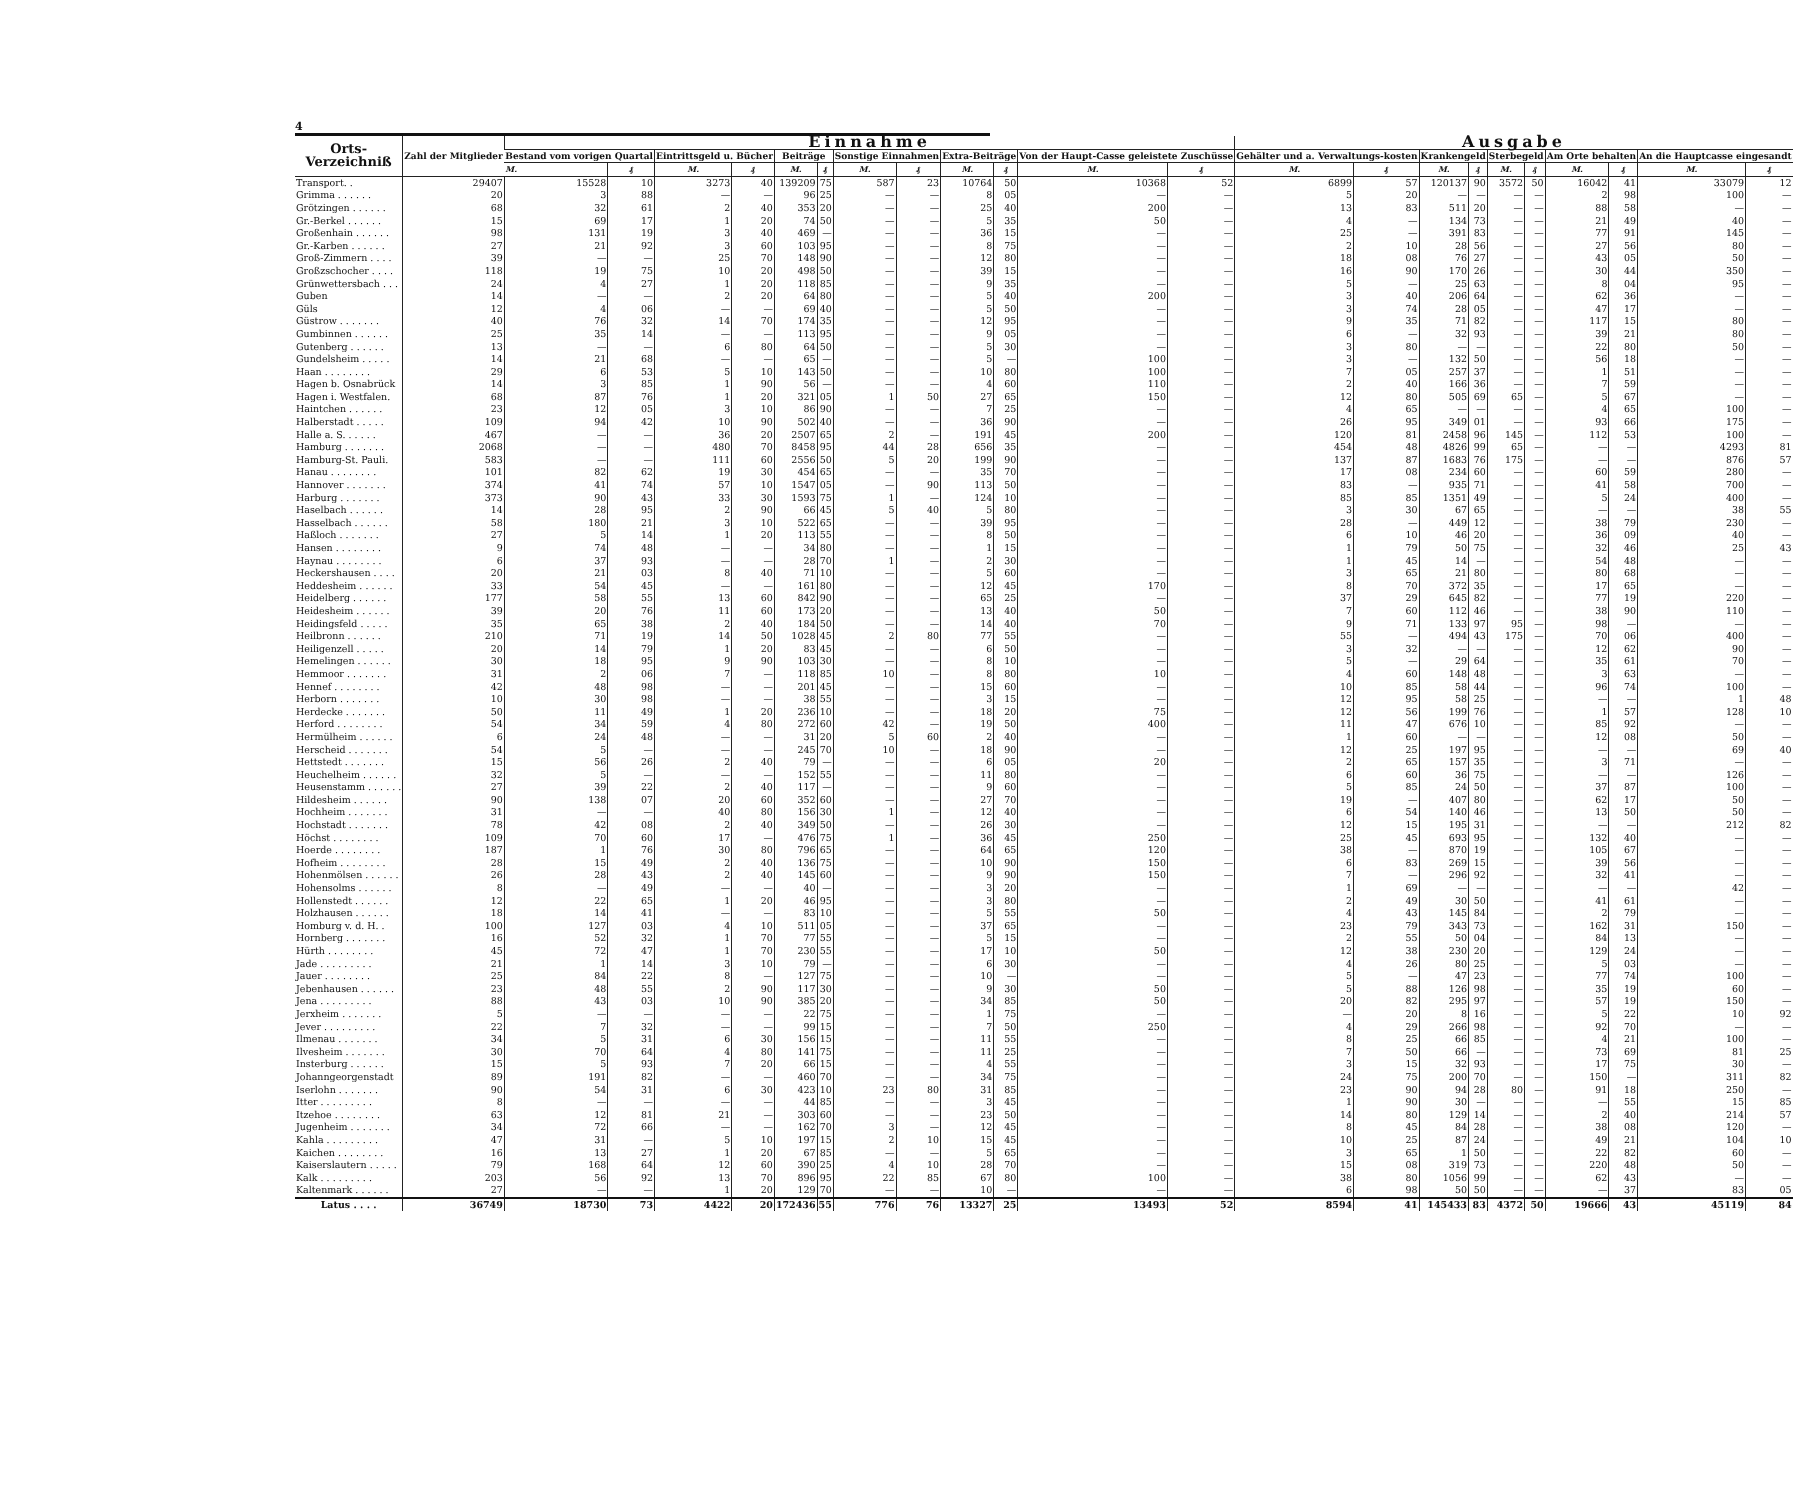4
| Orts- Verzeichniß | Zahl der Mitglieder | Einnahme | | | | | | | | | | | | Ausgabe | | | | | | | | | |
| --- | --- | --- | --- | --- | --- | --- | --- | --- | --- | --- | --- | --- | --- | --- | --- | --- | --- | --- | --- | --- | --- | --- | --- |
| | | Bestand vom vorigen Quartal | | Eintrittsgeld u. Bücher | | Beiträge | | Sonstige Einnahmen | | Extra-Beiträge | | Von der Haupt-Casse geleistete Zuschüsse | | Gehälter und a. Verwaltungs-kosten | | Krankengeld | | Sterbegeld | | Am Orte behalten | | An die Hauptcasse eingesandt | |
| | | M. | ₰ | M. | ₰ | M. | ₰ | M. | ₰ | M. | ₰ | M. | ₰ | M. | ₰ | M. | ₰ | M. | ₰ | M. | ₰ | M. | ₰ |
| Transport. . | 29407 | 15528 | 10 | 3273 | 40 | 139209 | 75 | 587 | 23 | 10764 | 50 | 10368 | 52 | 6899 | 57 | 120137 | 90 | 3572 | 50 | 16042 | 41 | 33079 | 12 |
| Grimma . . . . . . | 20 | 3 | 88 | — | — | 96 | 25 | — | — | 8 | 05 | — | — | 5 | 20 | — | — | — | — | 2 | 98 | 100 | — |
| Grötzingen . . . . . . | 68 | 32 | 61 | 2 | 40 | 353 | 20 | — | — | 25 | 40 | 200 | — | 13 | 83 | 511 | 20 | — | — | 88 | 58 | — | — |
| Gr.-Berkel . . . . . . | 15 | 69 | 17 | 1 | 20 | 74 | 50 | — | — | 5 | 35 | 50 | — | 4 | — | 134 | 73 | — | — | 21 | 49 | 40 | — |
| Großenhain . . . . . . | 98 | 131 | 19 | 3 | 40 | 469 | — | — | — | 36 | 15 | — | — | 25 | — | 391 | 83 | — | — | 77 | 91 | 145 | — |
| Gr.-Karben . . . . . . | 27 | 21 | 92 | 3 | 60 | 103 | 95 | — | — | 8 | 75 | — | — | 2 | 10 | 28 | 56 | — | — | 27 | 56 | 80 | — |
| Groß-Zimmern . . . . | 39 | — | — | 25 | 70 | 148 | 90 | — | — | 12 | 80 | — | — | 18 | 08 | 76 | 27 | — | — | 43 | 05 | 50 | — |
| Großzschocher . . . . | 118 | 19 | 75 | 10 | 20 | 498 | 50 | — | — | 39 | 15 | — | — | 16 | 90 | 170 | 26 | — | — | 30 | 44 | 350 | — |
| Grünwettersbach . . . | 24 | 4 | 27 | 1 | 20 | 118 | 85 | — | — | 9 | 35 | — | — | 5 | — | 25 | 63 | — | — | 8 | 04 | 95 | — |
| Guben | 14 | — | — | 2 | 20 | 64 | 80 | — | — | 5 | 40 | 200 | — | 3 | 40 | 206 | 64 | — | — | 62 | 36 | — | — |
| Güls | 12 | 4 | 06 | — | — | 69 | 40 | — | — | 5 | 50 | — | — | 3 | 74 | 28 | 05 | — | — | 47 | 17 | — | — |
| Güstrow . . . . . . . | 40 | 76 | 32 | 14 | 70 | 174 | 35 | — | — | 12 | 95 | — | — | 9 | 35 | 71 | 82 | — | — | 117 | 15 | 80 | — |
| Gumbinnen . . . . . . | 25 | 35 | 14 | — | — | 113 | 95 | — | — | 9 | 05 | — | — | 6 | — | 32 | 93 | — | — | 39 | 21 | 80 | — |
| Gutenberg . . . . . . | 13 | — | — | 6 | 80 | 64 | 50 | — | — | 5 | 30 | — | — | 3 | 80 | — | — | — | — | 22 | 80 | 50 | — |
| Gundelsheim . . . . . | 14 | 21 | 68 | — | — | 65 | — | — | — | 5 | — | 100 | — | 3 | — | 132 | 50 | — | — | 56 | 18 | — | — |
| Haan . . . . . . . . | 29 | 6 | 53 | 5 | 10 | 143 | 50 | — | — | 10 | 80 | 100 | — | 7 | 05 | 257 | 37 | — | — | 1 | 51 | — | — |
| Hagen b. Osnabrück | 14 | 3 | 85 | 1 | 90 | 56 | — | — | — | 4 | 60 | 110 | — | 2 | 40 | 166 | 36 | — | — | 7 | 59 | — | — |
| Hagen i. Westfalen. | 68 | 87 | 76 | 1 | 20 | 321 | 05 | 1 | 50 | 27 | 65 | 150 | — | 12 | 80 | 505 | 69 | 65 | — | 5 | 67 | — | — |
| Haintchen . . . . . . | 23 | 12 | 05 | 3 | 10 | 86 | 90 | — | — | 7 | 25 | — | — | 4 | 65 | — | — | — | — | 4 | 65 | 100 | — |
| Halberstadt . . . . . | 109 | 94 | 42 | 10 | 90 | 502 | 40 | — | — | 36 | 90 | — | — | 26 | 95 | 349 | 01 | — | — | 93 | 66 | 175 | — |
| Halle a. S. . . . . . | 467 | — | — | 36 | 20 | 2507 | 65 | 2 | — | 191 | 45 | 200 | — | 120 | 81 | 2458 | 96 | 145 | — | 112 | 53 | 100 | — |
| Hamburg . . . . . . . | 2068 | — | — | 480 | 70 | 8458 | 95 | 44 | 28 | 656 | 35 | — | — | 454 | 48 | 4826 | 99 | 65 | — | — | — | 4293 | 81 |
| Hamburg-St. Pauli. | 583 | — | — | 111 | 60 | 2556 | 50 | 5 | 20 | 199 | 90 | — | — | 137 | 87 | 1683 | 76 | 175 | — | — | — | 876 | 57 |
| Hanau . . . . . . . . | 101 | 82 | 62 | 19 | 30 | 454 | 65 | — | — | 35 | 70 | — | — | 17 | 08 | 234 | 60 | — | — | 60 | 59 | 280 | — |
| Hannover . . . . . . . | 374 | 41 | 74 | 57 | 10 | 1547 | 05 | — | 90 | 113 | 50 | — | — | 83 | — | 935 | 71 | — | — | 41 | 58 | 700 | — |
| Harburg . . . . . . . | 373 | 90 | 43 | 33 | 30 | 1593 | 75 | 1 | — | 124 | 10 | — | — | 85 | 85 | 1351 | 49 | — | — | 5 | 24 | 400 | — |
| Haselbach . . . . . . | 14 | 28 | 95 | 2 | 90 | 66 | 45 | 5 | 40 | 5 | 80 | — | — | 3 | 30 | 67 | 65 | — | — | — | — | 38 | 55 |
| Hasselbach . . . . . . | 58 | 180 | 21 | 3 | 10 | 522 | 65 | — | — | 39 | 95 | — | — | 28 | — | 449 | 12 | — | — | 38 | 79 | 230 | — |
| Haßloch . . . . . . . | 27 | 5 | 14 | 1 | 20 | 113 | 55 | — | — | 8 | 50 | — | — | 6 | 10 | 46 | 20 | — | — | 36 | 09 | 40 | — |
| Hansen . . . . . . . . | 9 | 74 | 48 | — | — | 34 | 80 | — | — | 1 | 15 | — | — | 1 | 79 | 50 | 75 | — | — | 32 | 46 | 25 | 43 |
| Haynau . . . . . . . . | 6 | 37 | 93 | — | — | 28 | 70 | 1 | — | 2 | 30 | — | — | 1 | 45 | 14 | — | — | — | 54 | 48 | — | — |
| Heckershausen . . . . | 20 | 21 | 03 | 8 | 40 | 71 | 10 | — | — | 5 | 60 | — | — | 3 | 65 | 21 | 80 | — | — | 80 | 68 | — | — |
| Heddesheim . . . . . . | 33 | 54 | 45 | — | — | 161 | 80 | — | — | 12 | 45 | 170 | — | 8 | 70 | 372 | 35 | — | — | 17 | 65 | — | — |
| Heidelberg . . . . . . | 177 | 58 | 55 | 13 | 60 | 842 | 90 | — | — | 65 | 25 | — | — | 37 | 29 | 645 | 82 | — | — | 77 | 19 | 220 | — |
| Heidesheim . . . . . . | 39 | 20 | 76 | 11 | 60 | 173 | 20 | — | — | 13 | 40 | 50 | — | 7 | 60 | 112 | 46 | — | — | 38 | 90 | 110 | — |
| Heidingsfeld . . . . . | 35 | 65 | 38 | 2 | 40 | 184 | 50 | — | — | 14 | 40 | 70 | — | 9 | 71 | 133 | 97 | 95 | — | 98 | — | — | — |
| Heilbronn . . . . . . | 210 | 71 | 19 | 14 | 50 | 1028 | 45 | 2 | 80 | 77 | 55 | — | — | 55 | — | 494 | 43 | 175 | — | 70 | 06 | 400 | — |
| Heiligenzell . . . . . | 20 | 14 | 79 | 1 | 20 | 83 | 45 | — | — | 6 | 50 | — | — | 3 | 32 | — | — | — | — | 12 | 62 | 90 | — |
| Hemelingen . . . . . . | 30 | 18 | 95 | 9 | 90 | 103 | 30 | — | — | 8 | 10 | — | — | 5 | — | 29 | 64 | — | — | 35 | 61 | 70 | — |
| Hemmoor . . . . . . . | 31 | 2 | 06 | 7 | — | 118 | 85 | 10 | — | 8 | 80 | 10 | — | 4 | 60 | 148 | 48 | — | — | 3 | 63 | — | — |
| Hennef . . . . . . . . | 42 | 48 | 98 | — | — | 201 | 45 | — | — | 15 | 60 | — | — | 10 | 85 | 58 | 44 | — | — | 96 | 74 | 100 | — |
| Herborn . . . . . . . | 10 | 30 | 98 | — | — | 38 | 55 | — | — | 3 | 15 | — | — | 12 | 95 | 58 | 25 | — | — | — | — | 1 | 48 |
| Herdecke . . . . . . . | 50 | 11 | 49 | 1 | 20 | 236 | 10 | — | — | 18 | 20 | 75 | — | 12 | 56 | 199 | 76 | — | — | 1 | 57 | 128 | 10 |
| Herford . . . . . . . . | 54 | 34 | 59 | 4 | 80 | 272 | 60 | 42 | — | 19 | 50 | 400 | — | 11 | 47 | 676 | 10 | — | — | 85 | 92 | — | — |
| Hermülheim . . . . . . | 6 | 24 | 48 | — | — | 31 | 20 | 5 | 60 | 2 | 40 | — | — | 1 | 60 | — | — | — | — | 12 | 08 | 50 | — |
| Herscheid . . . . . . . | 54 | 5 | — | — | — | 245 | 70 | 10 | — | 18 | 90 | — | — | 12 | 25 | 197 | 95 | — | — | — | — | 69 | 40 |
| Hettstedt . . . . . . . | 15 | 56 | 26 | 2 | 40 | 79 | — | — | — | 6 | 05 | 20 | — | 2 | 65 | 157 | 35 | — | — | 3 | 71 | — | — |
| Heuchelheim . . . . . . | 32 | 5 | — | — | — | 152 | 55 | — | — | 11 | 80 | — | — | 6 | 60 | 36 | 75 | — | — | — | — | 126 | — |
| Heusenstamm . . . . . . | 27 | 39 | 22 | 2 | 40 | 117 | — | — | — | 9 | 60 | — | — | 5 | 85 | 24 | 50 | — | — | 37 | 87 | 100 | — |
| Hildesheim . . . . . . | 90 | 138 | 07 | 20 | 60 | 352 | 60 | — | — | 27 | 70 | — | — | 19 | — | 407 | 80 | — | — | 62 | 17 | 50 | — |
| Hochheim . . . . . . . | 31 | — | — | 40 | 80 | 156 | 30 | 1 | — | 12 | 40 | — | — | 6 | 54 | 140 | 46 | — | — | 13 | 50 | 50 | — |
| Hochstadt . . . . . . . | 78 | 42 | 08 | 2 | 40 | 349 | 50 | — | — | 26 | 30 | — | — | 12 | 15 | 195 | 31 | — | — | — | — | 212 | 82 |
| Höchst . . . . . . . . | 109 | 70 | 60 | 17 | — | 476 | 75 | 1 | — | 36 | 45 | 250 | — | 25 | 45 | 693 | 95 | — | — | 132 | 40 | — | — |
| Hoerde . . . . . . . . | 187 | 1 | 76 | 30 | 80 | 796 | 65 | — | — | 64 | 65 | 120 | — | 38 | — | 870 | 19 | — | — | 105 | 67 | — | — |
| Hofheim . . . . . . . . | 28 | 15 | 49 | 2 | 40 | 136 | 75 | — | — | 10 | 90 | 150 | — | 6 | 83 | 269 | 15 | — | — | 39 | 56 | — | — |
| Hohenmölsen . . . . . . | 26 | 28 | 43 | 2 | 40 | 145 | 60 | — | — | 9 | 90 | 150 | — | 7 | — | 296 | 92 | — | — | 32 | 41 | — | — |
| Hohensolms . . . . . . | 8 | — | 49 | — | — | 40 | — | — | — | 3 | 20 | — | — | 1 | 69 | — | — | — | — | — | — | 42 | — |
| Hollenstedt . . . . . . | 12 | 22 | 65 | 1 | 20 | 46 | 95 | — | — | 3 | 80 | — | — | 2 | 49 | 30 | 50 | — | — | 41 | 61 | — | — |
| Holzhausen . . . . . . | 18 | 14 | 41 | — | — | 83 | 10 | — | — | 5 | 55 | 50 | — | 4 | 43 | 145 | 84 | — | — | 2 | 79 | — | — |
| Homburg v. d. H. . | 100 | 127 | 03 | 4 | 10 | 511 | 05 | — | — | 37 | 65 | — | — | 23 | 79 | 343 | 73 | — | — | 162 | 31 | 150 | — |
| Hornberg . . . . . . . | 16 | 52 | 32 | 1 | 70 | 77 | 55 | — | — | 5 | 15 | — | — | 2 | 55 | 50 | 04 | — | — | 84 | 13 | — | — |
| Hürth . . . . . . . . | 45 | 72 | 47 | 1 | 70 | 230 | 55 | — | — | 17 | 10 | 50 | — | 12 | 38 | 230 | 20 | — | — | 129 | 24 | — | — |
| Jade . . . . . . . . . | 21 | 1 | 14 | 3 | 10 | 79 | — | — | — | 6 | 30 | — | — | 4 | 26 | 80 | 25 | — | — | 5 | 03 | — | — |
| Jauer . . . . . . . . | 25 | 84 | 22 | 8 | — | 127 | 75 | — | — | 10 | — | — | — | 5 | — | 47 | 23 | — | — | 77 | 74 | 100 | — |
| Jebenhausen . . . . . . | 23 | 48 | 55 | 2 | 90 | 117 | 30 | — | — | 9 | 30 | 50 | — | 5 | 88 | 126 | 98 | — | — | 35 | 19 | 60 | — |
| Jena . . . . . . . . . | 88 | 43 | 03 | 10 | 90 | 385 | 20 | — | — | 34 | 85 | 50 | — | 20 | 82 | 295 | 97 | — | — | 57 | 19 | 150 | — |
| Jerxheim . . . . . . . | 5 | — | — | — | — | 22 | 75 | — | — | 1 | 75 | — | — | — | 20 | 8 | 16 | — | — | 5 | 22 | 10 | 92 |
| Jever . . . . . . . . . | 22 | 7 | 32 | — | — | 99 | 15 | — | — | 7 | 50 | 250 | — | 4 | 29 | 266 | 98 | — | — | 92 | 70 | — | — |
| Ilmenau . . . . . . . | 34 | 5 | 31 | 6 | 30 | 156 | 15 | — | — | 11 | 55 | — | — | 8 | 25 | 66 | 85 | — | — | 4 | 21 | 100 | — |
| Ilvesheim . . . . . . . | 30 | 70 | 64 | 4 | 80 | 141 | 75 | — | — | 11 | 25 | — | — | 7 | 50 | 66 | — | — | — | 73 | 69 | 81 | 25 |
| Insterburg . . . . . . | 15 | 5 | 93 | 7 | 20 | 66 | 15 | — | — | 4 | 55 | — | — | 3 | 15 | 32 | 93 | — | — | 17 | 75 | 30 | — |
| Johanngeorgenstadt | 89 | 191 | 82 | — | — | 460 | 70 | — | — | 34 | 75 | — | — | 24 | 75 | 200 | 70 | — | — | 150 | — | 311 | 82 |
| Iserlohn . . . . . . . | 90 | 54 | 31 | 6 | 30 | 423 | 10 | 23 | 80 | 31 | 85 | — | — | 23 | 90 | 94 | 28 | 80 | — | 91 | 18 | 250 | — |
| Itter . . . . . . . . . | 8 | — | — | — | — | 44 | 85 | — | — | 3 | 45 | — | — | 1 | 90 | 30 | — | — | — | — | 55 | 15 | 85 |
| Itzehoe . . . . . . . . | 63 | 12 | 81 | 21 | — | 303 | 60 | — | — | 23 | 50 | — | — | 14 | 80 | 129 | 14 | — | — | 2 | 40 | 214 | 57 |
| Jugenheim . . . . . . . | 34 | 72 | 66 | — | — | 162 | 70 | 3 | — | 12 | 45 | — | — | 8 | 45 | 84 | 28 | — | — | 38 | 08 | 120 | — |
| Kahla . . . . . . . . . | 47 | 31 | — | 5 | 10 | 197 | 15 | 2 | 10 | 15 | 45 | — | — | 10 | 25 | 87 | 24 | — | — | 49 | 21 | 104 | 10 |
| Kaichen . . . . . . . . | 16 | 13 | 27 | 1 | 20 | 67 | 85 | — | — | 5 | 65 | — | — | 3 | 65 | 1 | 50 | — | — | 22 | 82 | 60 | — |
| Kaiserslautern . . . . . | 79 | 168 | 64 | 12 | 60 | 390 | 25 | 4 | 10 | 28 | 70 | — | — | 15 | 08 | 319 | 73 | — | — | 220 | 48 | 50 | — |
| Kalk . . . . . . . . . | 203 | 56 | 92 | 13 | 70 | 896 | 95 | 22 | 85 | 67 | 80 | 100 | — | 38 | 80 | 1056 | 99 | — | — | 62 | 43 | — | — |
| Kaltenmark . . . . . . | 27 | — | — | 1 | 20 | 129 | 70 | — | — | 10 | — | — | — | 6 | 98 | 50 | 50 | — | — | — | 37 | 83 | 05 |
| Latus . . . . | 36749 | 18730 | 73 | 4422 | 20 | 172436 | 55 | 776 | 76 | 13327 | 25 | 13493 | 52 | 8594 | 41 | 145433 | 83 | 4372 | 50 | 19666 | 43 | 45119 | 84 |